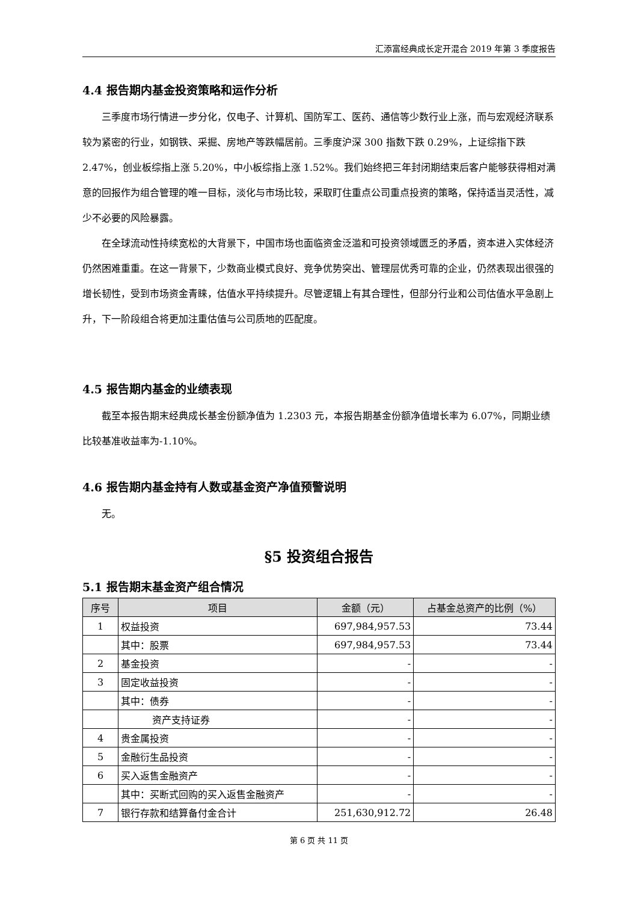汇添富经典成长定开混合 2019 年第 3 季度报告
4.4 报告期内基金投资策略和运作分析
三季度市场行情进一步分化，仅电子、计算机、国防军工、医药、通信等少数行业上涨，而与宏观经济联系较为紧密的行业，如钢铁、采掘、房地产等跌幅居前。三季度沪深 300 指数下跌 0.29%，上证综指下跌 2.47%，创业板综指上涨 5.20%，中小板综指上涨 1.52%。我们始终把三年封闭期结束后客户能够获得相对满意的回报作为组合管理的唯一目标，淡化与市场比较，采取盯住重点公司重点投资的策略，保持适当灵活性，减少不必要的风险暴露。
在全球流动性持续宽松的大背景下，中国市场也面临资金泛滥和可投资领域匮乏的矛盾，资本进入实体经济仍然困难重重。在这一背景下，少数商业模式良好、竞争优势突出、管理层优秀可靠的企业，仍然表现出很强的增长韧性，受到市场资金青睐，估值水平持续提升。尽管逻辑上有其合理性，但部分行业和公司估值水平急剧上升，下一阶段组合将更加注重估值与公司质地的匹配度。
4.5 报告期内基金的业绩表现
截至本报告期末经典成长基金份额净值为 1.2303 元，本报告期基金份额净值增长率为 6.07%，同期业绩比较基准收益率为-1.10%。
4.6 报告期内基金持有人数或基金资产净值预警说明
无。
§5 投资组合报告
5.1 报告期末基金资产组合情况
| 序号 | 项目 | 金额（元） | 占基金总资产的比例（%） |
| --- | --- | --- | --- |
| 1 | 权益投资 | 697,984,957.53 | 73.44 |
| | 其中：股票 | 697,984,957.53 | 73.44 |
| 2 | 基金投资 | - | - |
| 3 | 固定收益投资 | - | - |
| | 其中：债券 | - | - |
| | 资产支持证券 | - | - |
| 4 | 贵金属投资 | - | - |
| 5 | 金融衍生品投资 | - | - |
| 6 | 买入返售金融资产 | - | - |
| | 其中：买断式回购的买入返售金融资产 | - | - |
| 7 | 银行存款和结算备付金合计 | 251,630,912.72 | 26.48 |
第 6 页 共 11 页